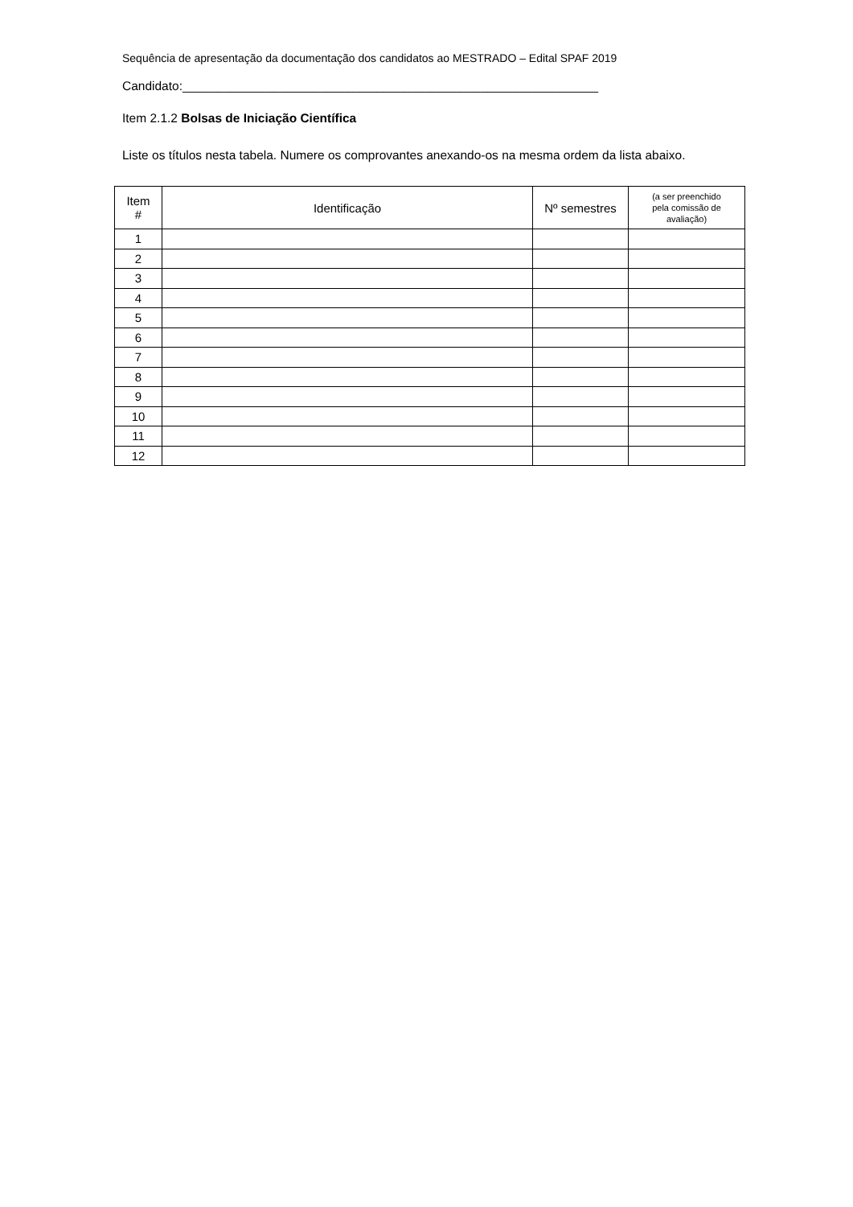Sequência de apresentação da documentação dos candidatos ao MESTRADO – Edital SPAF 2019
Candidato:____________________________________________________________
Item 2.1.2 Bolsas de Iniciação Científica
Liste os títulos nesta tabela. Numere os comprovantes anexando-os na mesma ordem da lista abaixo.
| Item # | Identificação | Nº semestres | (a ser preenchido pela comissão de avaliação) |
| --- | --- | --- | --- |
| 1 | | | |
| 2 | | | |
| 3 | | | |
| 4 | | | |
| 5 | | | |
| 6 | | | |
| 7 | | | |
| 8 | | | |
| 9 | | | |
| 10 | | | |
| 11 | | | |
| 12 | | | |